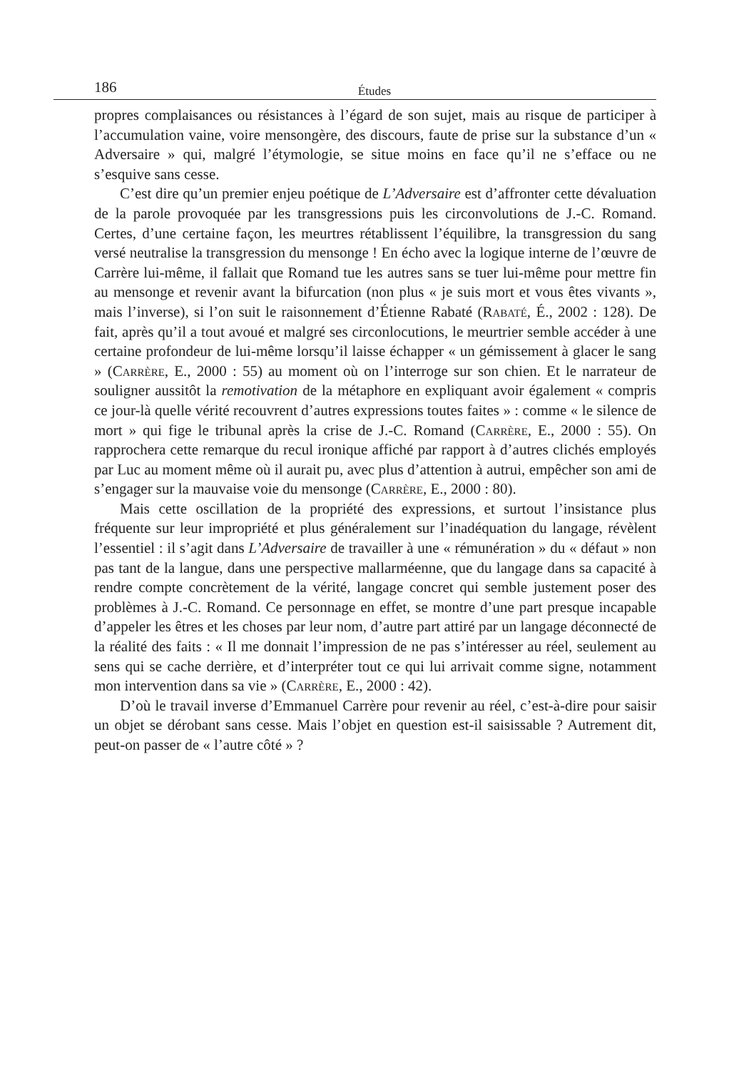186 Études
propres complaisances ou résistances à l’égard de son sujet, mais au risque de participer à l’accumulation vaine, voire mensongère, des discours, faute de prise sur la substance d’un « Adversaire » qui, malgré l’étymologie, se situe moins en face qu’il ne s’efface ou ne s’esquive sans cesse.
C’est dire qu’un premier enjeu poétique de L’Adversaire est d’affronter cette dévaluation de la parole provoquée par les transgressions puis les circonvolutions de J.-C. Romand. Certes, d’une certaine façon, les meurtres rétablissent l’équilibre, la transgression du sang versé neutralise la transgression du mensonge ! En écho avec la logique interne de l’œuvre de Carrère lui-même, il fallait que Romand tue les autres sans se tuer lui-même pour mettre fin au mensonge et revenir avant la bifurcation (non plus « je suis mort et vous êtes vivants », mais l’inverse), si l’on suit le raisonnement d’Étienne Rabaté (Rabaté, É., 2002 : 128). De fait, après qu’il a tout avoué et malgré ses circonlocutions, le meurtrier semble accéder à une certaine profondeur de lui-même lorsqu’il laisse échapper « un gémissement à glacer le sang » (Carrère, E., 2000 : 55) au moment où on l’interroge sur son chien. Et le narrateur de souligner aussitôt la remotivation de la métaphore en expliquant avoir également « compris ce jour-là quelle vérité recouvrent d’autres expressions toutes faites » : comme « le silence de mort » qui fige le tribunal après la crise de J.-C. Romand (Carrère, E., 2000 : 55). On rapprochera cette remarque du recul ironique affiché par rapport à d’autres clichés employés par Luc au moment même où il aurait pu, avec plus d’attention à autrui, empêcher son ami de s’engager sur la mauvaise voie du mensonge (Carrère, E., 2000 : 80).
Mais cette oscillation de la propriété des expressions, et surtout l’insistance plus fréquente sur leur impropriété et plus généralement sur l’inadéquation du langage, révèlent l’essentiel : il s’agit dans L’Adversaire de travailler à une « rémunération » du « défaut » non pas tant de la langue, dans une perspective mallarméenne, que du langage dans sa capacité à rendre compte concrètement de la vérité, langage concret qui semble justement poser des problèmes à J.-C. Romand. Ce personnage en effet, se montre d’une part presque incapable d’appeler les êtres et les choses par leur nom, d’autre part attiré par un langage déconnecté de la réalité des faits : « Il me donnait l’impression de ne pas s’intéresser au réel, seulement au sens qui se cache derrière, et d’interpréter tout ce qui lui arrivait comme signe, notamment mon intervention dans sa vie » (Carrère, E., 2000 : 42).
D’où le travail inverse d’Emmanuel Carrère pour revenir au réel, c’est-à-dire pour saisir un objet se dérobant sans cesse. Mais l’objet en question est-il saisissable ? Autrement dit, peut-on passer de « l’autre côté » ?